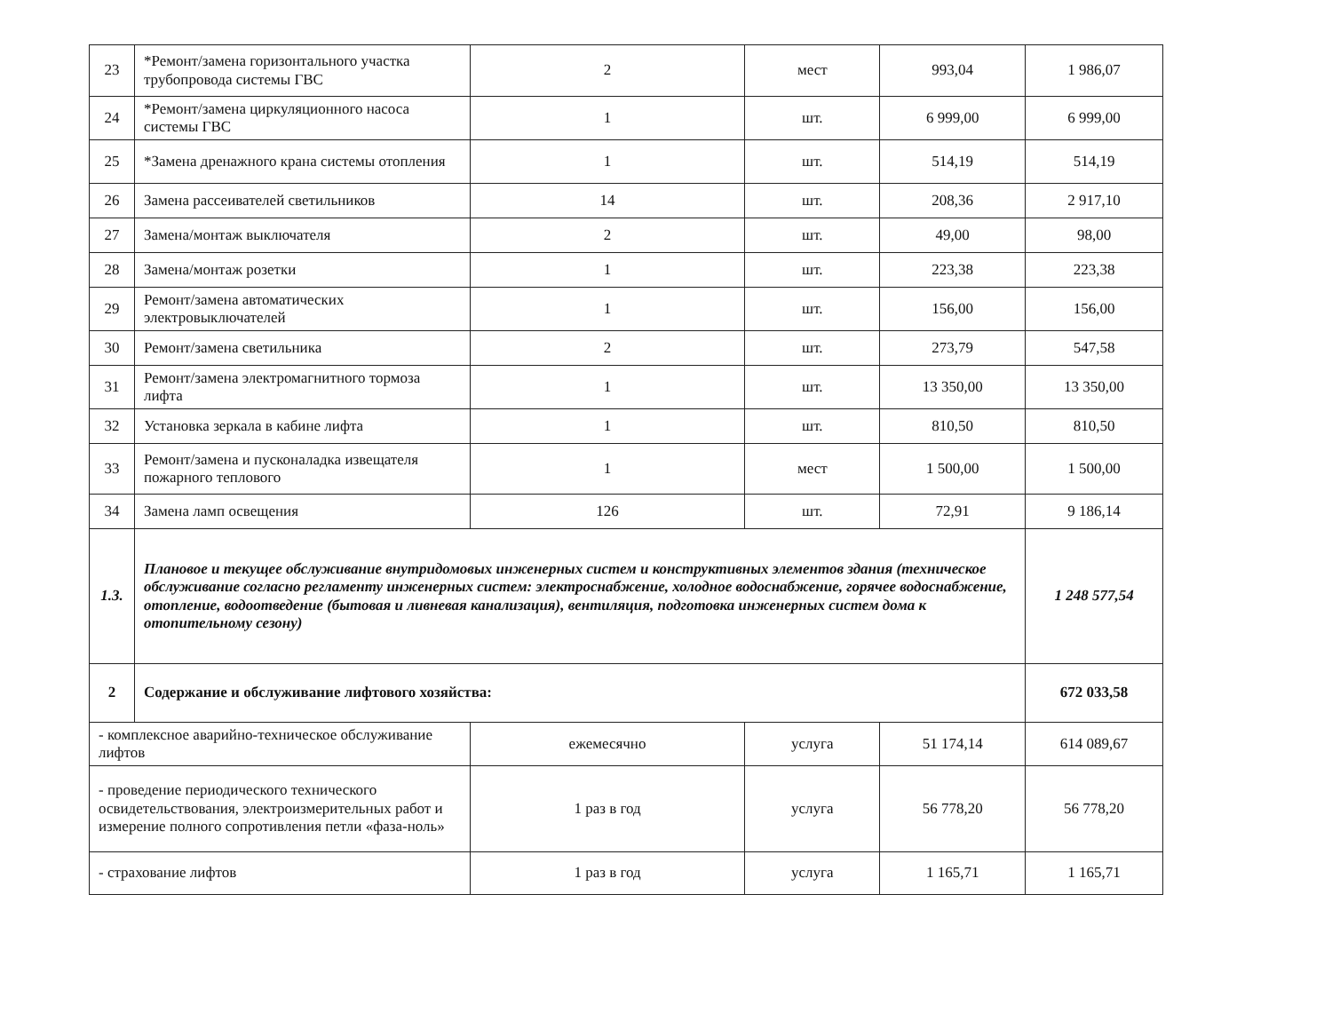| 23 | *Ремонт/замена горизонтального участка трубопровода системы ГВС | 2 | мест | 993,04 | 1 986,07 |
| 24 | *Ремонт/замена циркуляционного насоса системы ГВС | 1 | шт. | 6 999,00 | 6 999,00 |
| 25 | *Замена дренажного крана системы отопления | 1 | шт. | 514,19 | 514,19 |
| 26 | Замена рассеивателей светильников | 14 | шт. | 208,36 | 2 917,10 |
| 27 | Замена/монтаж выключателя | 2 | шт. | 49,00 | 98,00 |
| 28 | Замена/монтаж розетки | 1 | шт. | 223,38 | 223,38 |
| 29 | Ремонт/замена автоматических электровыключателей | 1 | шт. | 156,00 | 156,00 |
| 30 | Ремонт/замена светильника | 2 | шт. | 273,79 | 547,58 |
| 31 | Ремонт/замена электромагнитного тормоза лифта | 1 | шт. | 13 350,00 | 13 350,00 |
| 32 | Установка зеркала в кабине лифта | 1 | шт. | 810,50 | 810,50 |
| 33 | Ремонт/замена и пусконаладка извещателя пожарного теплового | 1 | мест | 1 500,00 | 1 500,00 |
| 34 | Замена ламп освещения | 126 | шт. | 72,91 | 9 186,14 |
| 1.3. | Плановое и текущее обслуживание внутридомовых инженерных систем и конструктивных элементов здания (техническое обслуживание согласно регламенту инженерных систем: электроснабжение, холодное водоснабжение, горячее водоснабжение, отопление, водоотведение (бытовая и ливневая канализация), вентиляция, подготовка инженерных систем дома к отопительному сезону) | | | | 1 248 577,54 |
| 2 | Содержание и обслуживание лифтового хозяйства: | | | | 672 033,58 |
| - комплексное аварийно-техническое обслуживание лифтов | | ежемесячно | услуга | 51 174,14 | 614 089,67 |
| - проведение периодического технического освидетельствования, электроизмерительных работ и измерение полного сопротивления петли «фаза-ноль» | | 1 раз в год | услуга | 56 778,20 | 56 778,20 |
| - страхование лифтов | | 1 раз в год | услуга | 1 165,71 | 1 165,71 |